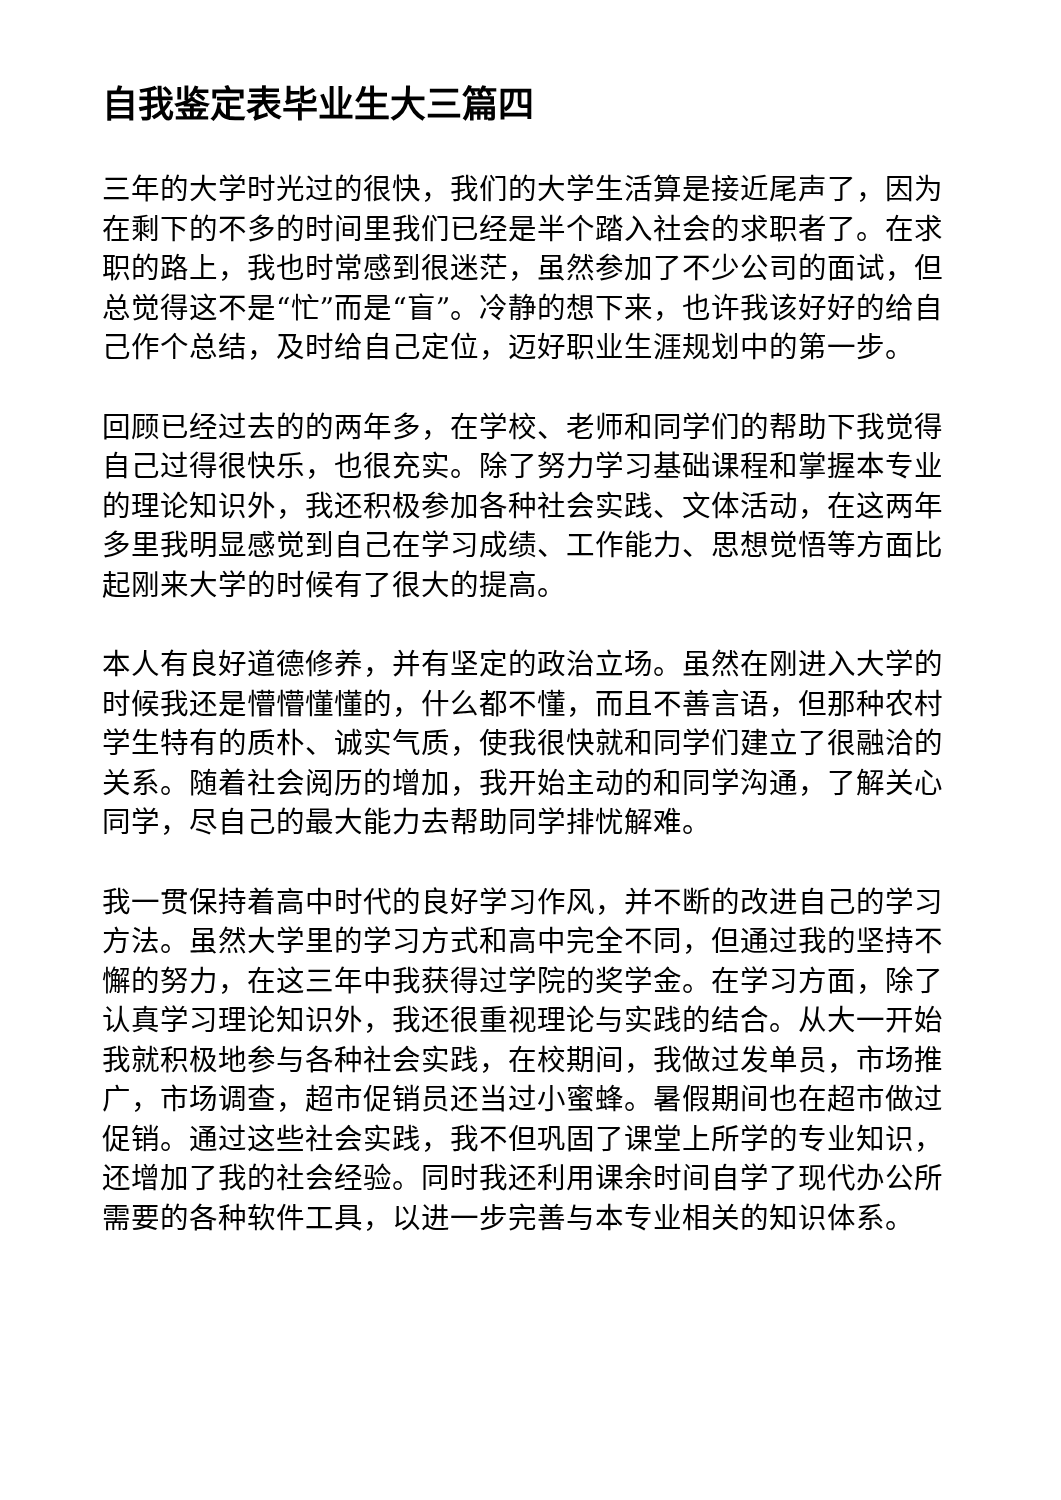自我鉴定表毕业生大三篇四
三年的大学时光过的很快，我们的大学生活算是接近尾声了，因为在剩下的不多的时间里我们已经是半个踏入社会的求职者了。在求职的路上，我也时常感到很迷茫，虽然参加了不少公司的面试，但总觉得这不是“忙”而是“盲”。冷静的想下来，也许我该好好的给自己作个总结，及时给自己定位，迈好职业生涯规划中的第一步。
回顾已经过去的的两年多，在学校、老师和同学们的帮助下我觉得自己过得很快乐，也很充实。除了努力学习基础课程和掌握本专业的理论知识外，我还积极参加各种社会实践、文体活动，在这两年多里我明显感觉到自己在学习成绩、工作能力、思想觉悟等方面比起刚来大学的时候有了很大的提高。
本人有良好道德修养，并有坚定的政治立场。虽然在刚进入大学的时候我还是懵懵懂懂的，什么都不懂，而且不善言语，但那种农村学生特有的质朴、诚实气质，使我很快就和同学们建立了很融洽的关系。随着社会阅历的增加，我开始主动的和同学沟通，了解关心同学，尽自己的最大能力去帮助同学排忧解难。
我一贯保持着高中时代的良好学习作风，并不断的改进自己的学习方法。虽然大学里的学习方式和高中完全不同，但通过我的坚持不懈的努力，在这三年中我获得过学院的奖学金。在学习方面，除了认真学习理论知识外，我还很重视理论与实践的结合。从大一开始我就积极地参与各种社会实践，在校期间，我做过发单员，市场推广，市场调查，超市促销员还当过小蜜蜂。暑假期间也在超市做过促销。通过这些社会实践，我不但巩固了课堂上所学的专业知识，还增加了我的社会经验。同时我还利用课余时间自学了现代办公所需要的各种软件工具，以进一步完善与本专业相关的知识体系。